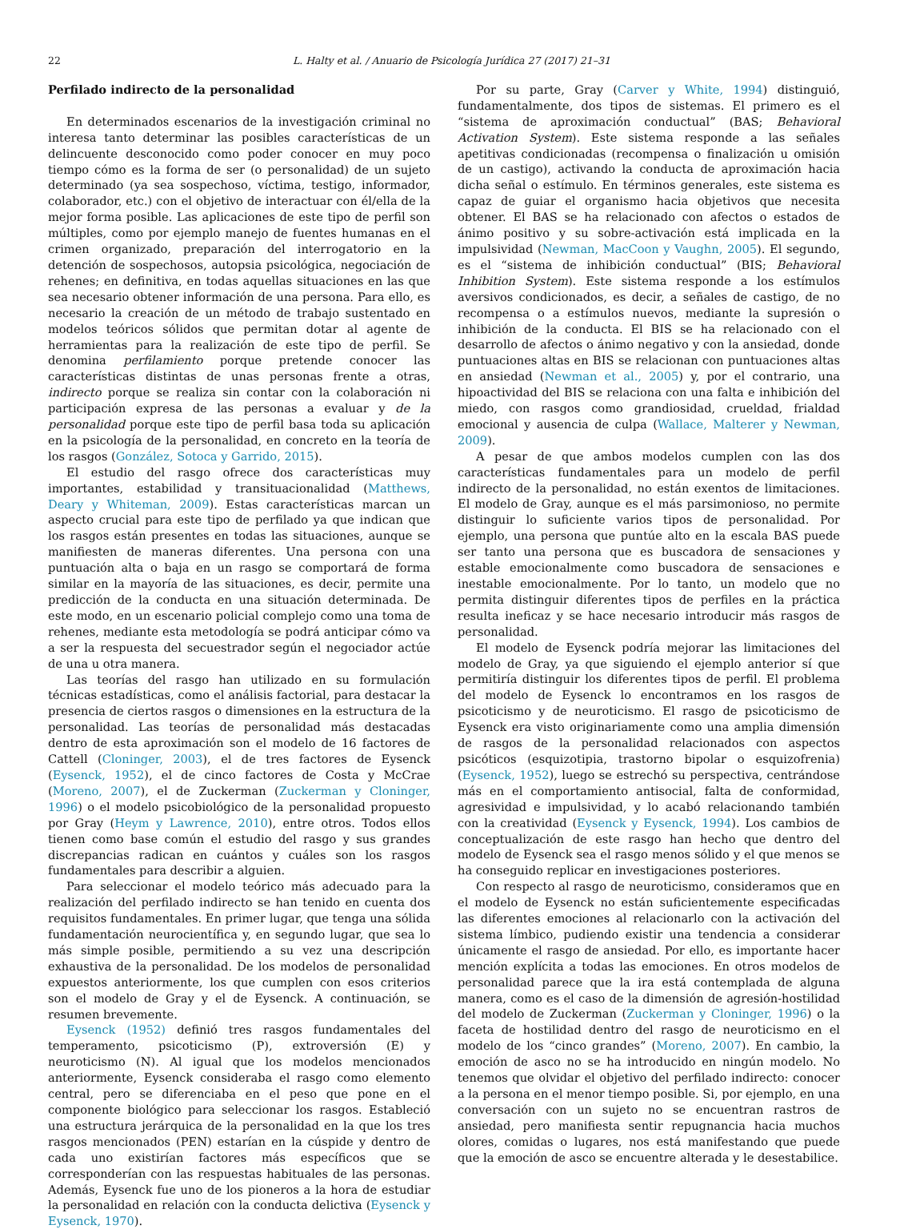22 L. Halty et al. / Anuario de Psicología Jurídica 27 (2017) 21–31
Perfilado indirecto de la personalidad
En determinados escenarios de la investigación criminal no interesa tanto determinar las posibles características de un delincuente desconocido como poder conocer en muy poco tiempo cómo es la forma de ser (o personalidad) de un sujeto determinado (ya sea sospechoso, víctima, testigo, informador, colaborador, etc.) con el objetivo de interactuar con él/ella de la mejor forma posible. Las aplicaciones de este tipo de perfil son múltiples, como por ejemplo manejo de fuentes humanas en el crimen organizado, preparación del interrogatorio en la detención de sospechosos, autopsia psicológica, negociación de rehenes; en definitiva, en todas aquellas situaciones en las que sea necesario obtener información de una persona. Para ello, es necesario la creación de un método de trabajo sustentado en modelos teóricos sólidos que permitan dotar al agente de herramientas para la realización de este tipo de perfil. Se denomina perfilamiento porque pretende conocer las características distintas de unas personas frente a otras, indirecto porque se realiza sin contar con la colaboración ni participación expresa de las personas a evaluar y de la personalidad porque este tipo de perfil basa toda su aplicación en la psicología de la personalidad, en concreto en la teoría de los rasgos (González, Sotoca y Garrido, 2015).
El estudio del rasgo ofrece dos características muy importantes, estabilidad y transituacionalidad (Matthews, Deary y Whiteman, 2009). Estas características marcan un aspecto crucial para este tipo de perfilado ya que indican que los rasgos están presentes en todas las situaciones, aunque se manifiesten de maneras diferentes. Una persona con una puntuación alta o baja en un rasgo se comportará de forma similar en la mayoría de las situaciones, es decir, permite una predicción de la conducta en una situación determinada. De este modo, en un escenario policial complejo como una toma de rehenes, mediante esta metodología se podrá anticipar cómo va a ser la respuesta del secuestrador según el negociador actúe de una u otra manera.
Las teorías del rasgo han utilizado en su formulación técnicas estadísticas, como el análisis factorial, para destacar la presencia de ciertos rasgos o dimensiones en la estructura de la personalidad. Las teorías de personalidad más destacadas dentro de esta aproximación son el modelo de 16 factores de Cattell (Cloninger, 2003), el de tres factores de Eysenck (Eysenck, 1952), el de cinco factores de Costa y McCrae (Moreno, 2007), el de Zuckerman (Zuckerman y Cloninger, 1996) o el modelo psicobiológico de la personalidad propuesto por Gray (Heym y Lawrence, 2010), entre otros. Todos ellos tienen como base común el estudio del rasgo y sus grandes discrepancias radican en cuántos y cuáles son los rasgos fundamentales para describir a alguien.
Para seleccionar el modelo teórico más adecuado para la realización del perfilado indirecto se han tenido en cuenta dos requisitos fundamentales. En primer lugar, que tenga una sólida fundamentación neurocientífica y, en segundo lugar, que sea lo más simple posible, permitiendo a su vez una descripción exhaustiva de la personalidad. De los modelos de personalidad expuestos anteriormente, los que cumplen con esos criterios son el modelo de Gray y el de Eysenck. A continuación, se resumen brevemente.
Eysenck (1952) definió tres rasgos fundamentales del temperamento, psicoticismo (P), extroversión (E) y neuroticismo (N). Al igual que los modelos mencionados anteriormente, Eysenck consideraba el rasgo como elemento central, pero se diferenciaba en el peso que pone en el componente biológico para seleccionar los rasgos. Estableció una estructura jerárquica de la personalidad en la que los tres rasgos mencionados (PEN) estarían en la cúspide y dentro de cada uno existirían factores más específicos que se corresponderían con las respuestas habituales de las personas. Además, Eysenck fue uno de los pioneros a la hora de estudiar la personalidad en relación con la conducta delictiva (Eysenck y Eysenck, 1970).
Por su parte, Gray (Carver y White, 1994) distinguió, fundamentalmente, dos tipos de sistemas. El primero es el “sistema de aproximación conductual” (BAS; Behavioral Activation System). Este sistema responde a las señales apetitivas condicionadas (recompensa o finalización u omisión de un castigo), activando la conducta de aproximación hacia dicha señal o estímulo. En términos generales, este sistema es capaz de guiar el organismo hacia objetivos que necesita obtener. El BAS se ha relacionado con afectos o estados de ánimo positivo y su sobre-activación está implicada en la impulsividad (Newman, MacCoon y Vaughn, 2005). El segundo, es el “sistema de inhibición conductual” (BIS; Behavioral Inhibition System). Este sistema responde a los estímulos aversivos condicionados, es decir, a señales de castigo, de no recompensa o a estímulos nuevos, mediante la supresión o inhibición de la conducta. El BIS se ha relacionado con el desarrollo de afectos o ánimo negativo y con la ansiedad, donde puntuaciones altas en BIS se relacionan con puntuaciones altas en ansiedad (Newman et al., 2005) y, por el contrario, una hipoactividad del BIS se relaciona con una falta e inhibición del miedo, con rasgos como grandiosidad, crueldad, frialdad emocional y ausencia de culpa (Wallace, Malterer y Newman, 2009).
A pesar de que ambos modelos cumplen con las dos características fundamentales para un modelo de perfil indirecto de la personalidad, no están exentos de limitaciones. El modelo de Gray, aunque es el más parsimonioso, no permite distinguir lo suficiente varios tipos de personalidad. Por ejemplo, una persona que puntúe alto en la escala BAS puede ser tanto una persona que es buscadora de sensaciones y estable emocionalmente como buscadora de sensaciones e inestable emocionalmente. Por lo tanto, un modelo que no permita distinguir diferentes tipos de perfiles en la práctica resulta ineficaz y se hace necesario introducir más rasgos de personalidad.
El modelo de Eysenck podría mejorar las limitaciones del modelo de Gray, ya que siguiendo el ejemplo anterior sí que permitiría distinguir los diferentes tipos de perfil. El problema del modelo de Eysenck lo encontramos en los rasgos de psicoticismo y de neuroticismo. El rasgo de psicoticismo de Eysenck era visto originariamente como una amplia dimensión de rasgos de la personalidad relacionados con aspectos psicóticos (esquizotipia, trastorno bipolar o esquizofrenia) (Eysenck, 1952), luego se estrechó su perspectiva, centrándose más en el comportamiento antisocial, falta de conformidad, agresividad e impulsividad, y lo acabó relacionando también con la creatividad (Eysenck y Eysenck, 1994). Los cambios de conceptualización de este rasgo han hecho que dentro del modelo de Eysenck sea el rasgo menos sólido y el que menos se ha conseguido replicar en investigaciones posteriores.
Con respecto al rasgo de neuroticismo, consideramos que en el modelo de Eysenck no están suficientemente especificadas las diferentes emociones al relacionarlo con la activación del sistema límbico, pudiendo existir una tendencia a considerar únicamente el rasgo de ansiedad. Por ello, es importante hacer mención explícita a todas las emociones. En otros modelos de personalidad parece que la ira está contemplada de alguna manera, como es el caso de la dimensión de agresión-hostilidad del modelo de Zuckerman (Zuckerman y Cloninger, 1996) o la faceta de hostilidad dentro del rasgo de neuroticismo en el modelo de los “cinco grandes” (Moreno, 2007). En cambio, la emoción de asco no se ha introducido en ningún modelo. No tenemos que olvidar el objetivo del perfilado indirecto: conocer a la persona en el menor tiempo posible. Si, por ejemplo, en una conversación con un sujeto no se encuentran rastros de ansiedad, pero manifiesta sentir repugnancia hacia muchos olores, comidas o lugares, nos está manifestando que puede que la emoción de asco se encuentre alterada y le desestabilice.